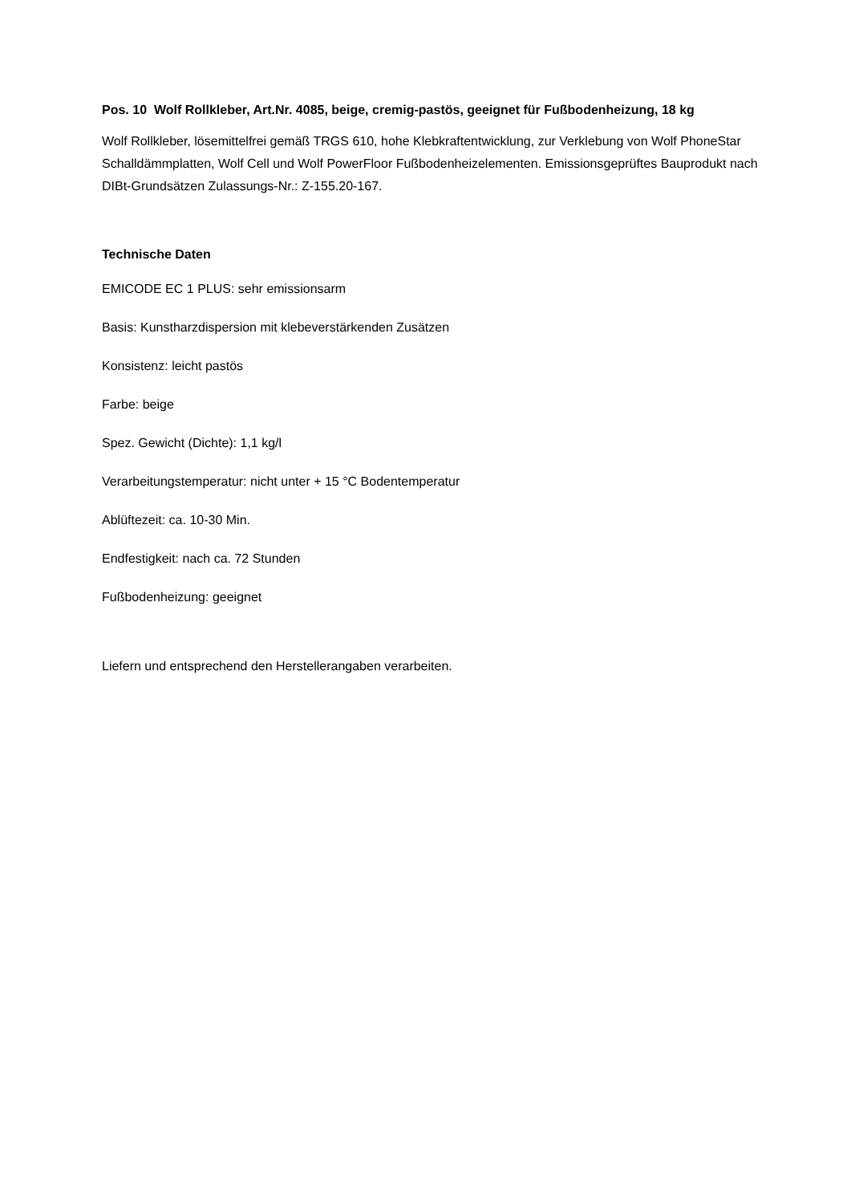Pos. 10 Wolf Rollkleber, Art.Nr. 4085, beige, cremig-pastös, geeignet für Fußbodenheizung, 18 kg
Wolf Rollkleber, lösemittelfrei gemäß TRGS 610, hohe Klebkraftentwicklung, zur Verklebung von Wolf PhoneStar Schalldämmplatten, Wolf Cell und Wolf PowerFloor Fußbodenheizelementen. Emissionsgeprüftes Bauprodukt nach DIBt-Grundsätzen Zulassungs-Nr.: Z-155.20-167.
Technische Daten
EMICODE EC 1 PLUS: sehr emissionsarm
Basis: Kunstharzdispersion mit klebeverstärkenden Zusätzen
Konsistenz: leicht pastös
Farbe: beige
Spez. Gewicht (Dichte): 1,1 kg/l
Verarbeitungstemperatur: nicht unter + 15 °C Bodentemperatur
Ablüftezeit: ca. 10-30 Min.
Endfestigkeit: nach ca. 72 Stunden
Fußbodenheizung: geeignet
Liefern und entsprechend den Herstellerangaben verarbeiten.